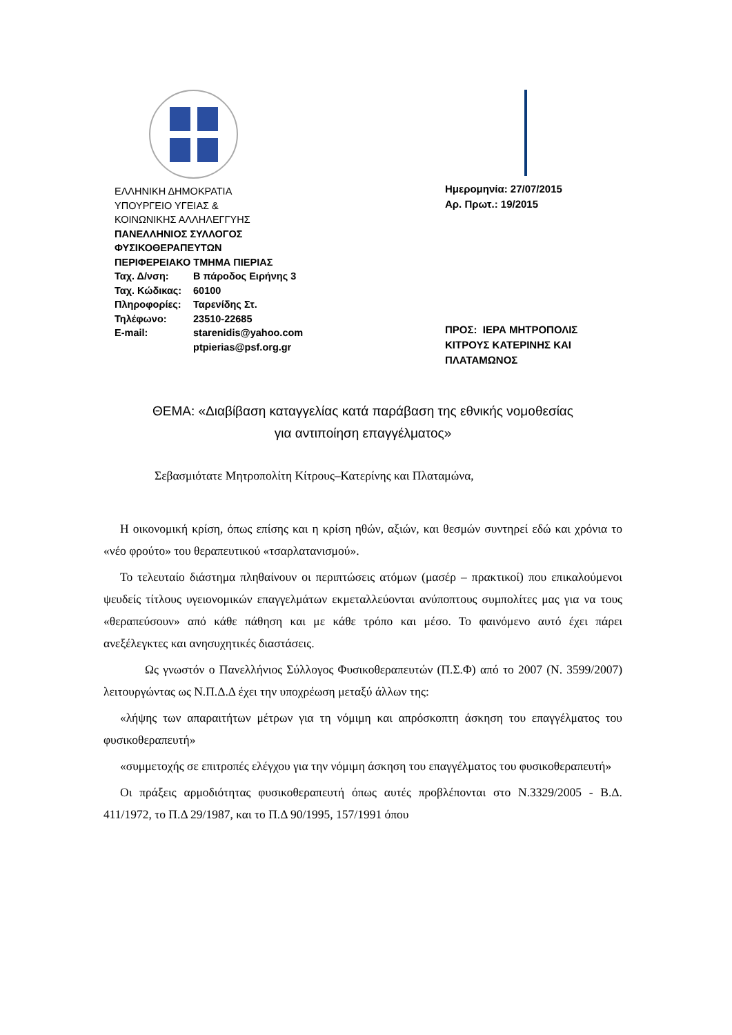ΕΛΛΗΝΙΚΗ ΔΗΜΟΚΡΑΤΙΑ
ΥΠΟΥΡΓΕΙΟ ΥΓΕΙΑΣ &
ΚΟΙΝΩΝΙΚΗΣ ΑΛΛΗΛΕΓΓΥΗΣ
ΠΑΝΕΛΛΗΝΙΟΣ ΣΥΛΛΟΓΟΣ
ΦΥΣΙΚΟΘΕΡΑΠΕΥΤΩΝ
ΠΕΡΙΦΕΡΕΙΑΚΟ ΤΜΗΜΑ ΠΙΕΡΙΑΣ
Ταχ. Δ/νση: Β πάροδος Ειρήνης 3
Ταχ. Κώδικας: 60100
Πληροφορίες: Ταρενίδης Στ.
Τηλέφωνο: 23510-22685
E-mail: starenidis@yahoo.com
ptpierias@psf.org.gr
Ημερομηνία: 27/07/2015
Αρ. Πρωτ.: 19/2015
ΠΡΟΣ: ΙΕΡΑ ΜΗΤΡΟΠΟΛΙΣ
ΚΙΤΡΟΥΣ ΚΑΤΕΡΙΝΗΣ ΚΑΙ
ΠΛΑΤΑΜΩΝΟΣ
ΘΕΜΑ: «Διαβίβαση καταγγελίας κατά παράβαση της εθνικής νομοθεσίας
για αντιποίηση επαγγέλματος»
Σεβασμιότατε Μητροπολίτη Κίτρους–Κατερίνης και Πλαταμώνα,
Η οικονομική κρίση, όπως επίσης και η κρίση ηθών, αξιών, και θεσμών συντηρεί εδώ και χρόνια το «νέο φρούτο» του θεραπευτικού «τσαρλατανισμού».
Το τελευταίο διάστημα πληθαίνουν οι περιπτώσεις ατόμων (μασέρ – πρακτικοί) που επικαλούμενοι ψευδείς τίτλους υγειονομικών επαγγελμάτων εκμεταλλεύονται ανύποπτους συμπολίτες μας για να τους «θεραπεύσουν» από κάθε πάθηση και με κάθε τρόπο και μέσο. Το φαινόμενο αυτό έχει πάρει ανεξέλεγκτες και ανησυχητικές διαστάσεις.
Ως γνωστόν ο Πανελλήνιος Σύλλογος Φυσικοθεραπευτών (Π.Σ.Φ) από το 2007 (Ν. 3599/2007) λειτουργώντας ως Ν.Π.Δ.Δ έχει την υποχρέωση μεταξύ άλλων της:
«λήψης των απαραιτήτων μέτρων για τη νόμιμη και απρόσκοπτη άσκηση του επαγγέλματος του φυσικοθεραπευτή»
«συμμετοχής σε επιτροπές ελέγχου για την νόμιμη άσκηση του επαγγέλματος του φυσικοθεραπευτή»
Οι πράξεις αρμοδιότητας φυσικοθεραπευτή όπως αυτές προβλέπονται στο Ν.3329/2005 - Β.Δ. 411/1972, το Π.Δ 29/1987, και το Π.Δ 90/1995, 157/1991 όπου